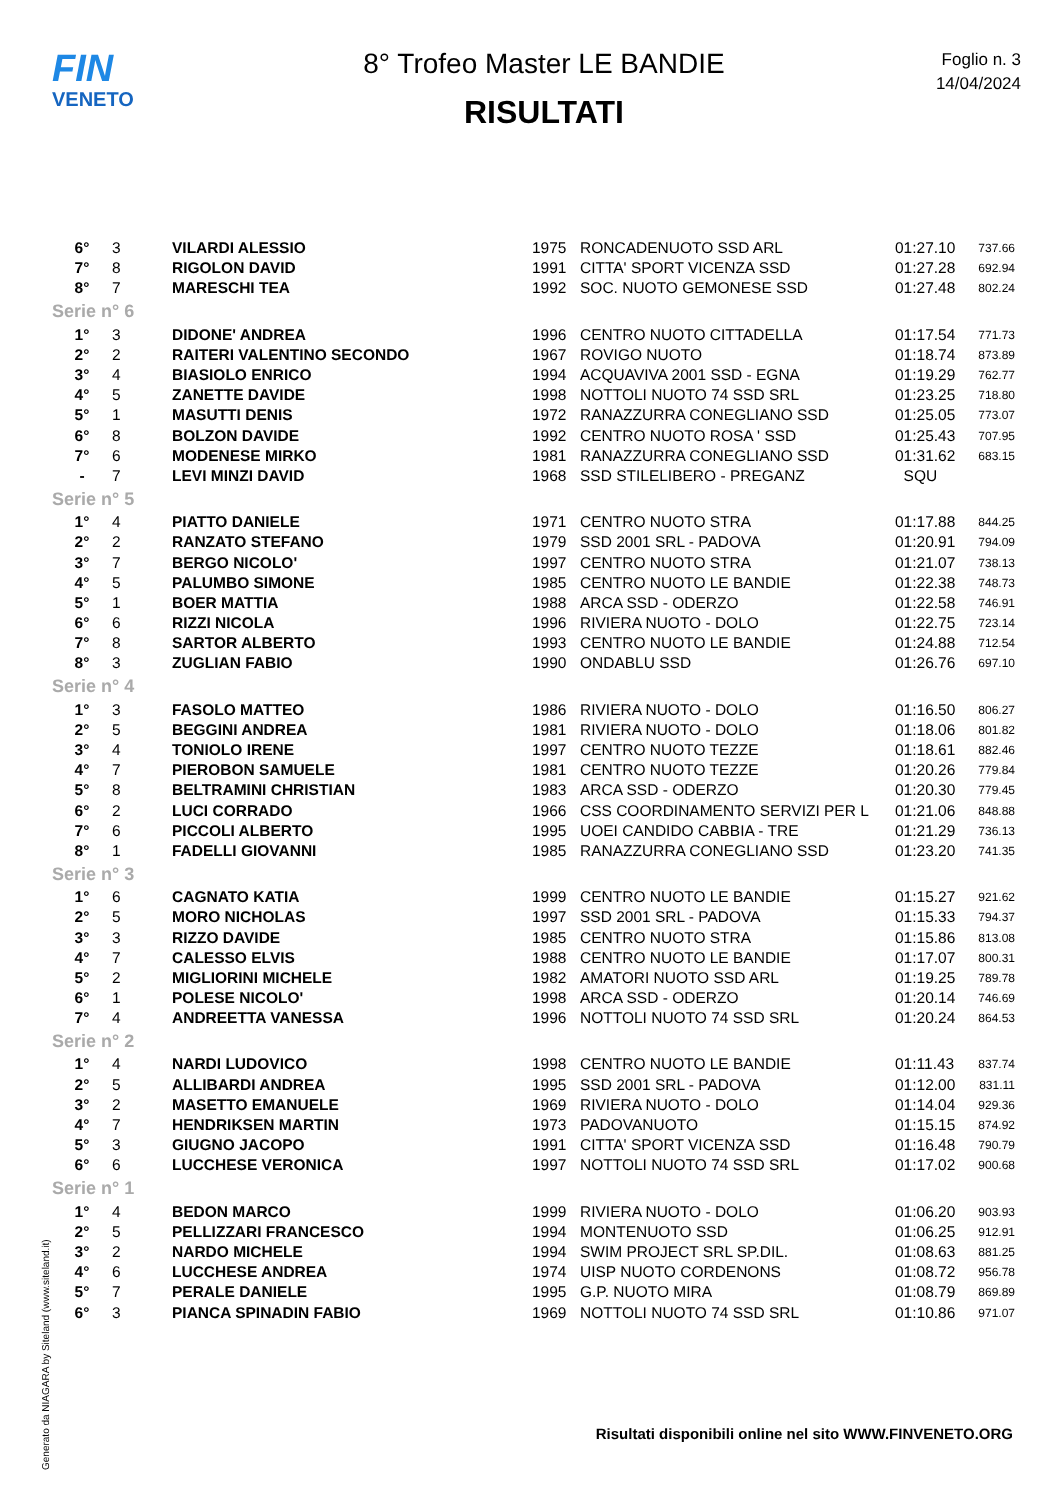FIN
VENETO
8° Trofeo Master LE BANDIE
RISULTATI
Foglio n. 3
14/04/2024
| 6° | 3 | VILARDI ALESSIO | 1975 | RONCADENUOTO SSD ARL | 01:27.10 | 737.66 |
| 7° | 8 | RIGOLON DAVID | 1991 | CITTA' SPORT VICENZA SSD | 01:27.28 | 692.94 |
| 8° | 7 | MARESCHI TEA | 1992 | SOC. NUOTO GEMONESE SSD | 01:27.48 | 802.24 |
| Serie n° 6 | | | | | | |
| 1° | 3 | DIDONE' ANDREA | 1996 | CENTRO NUOTO CITTADELLA | 01:17.54 | 771.73 |
| 2° | 2 | RAITERI VALENTINO SECONDO | 1967 | ROVIGO NUOTO | 01:18.74 | 873.89 |
| 3° | 4 | BIASIOLO ENRICO | 1994 | ACQUAVIVA 2001 SSD - EGNA | 01:19.29 | 762.77 |
| 4° | 5 | ZANETTE DAVIDE | 1998 | NOTTOLI NUOTO 74 SSD SRL | 01:23.25 | 718.80 |
| 5° | 1 | MASUTTI DENIS | 1972 | RANAZZURRA CONEGLIANO SSD | 01:25.05 | 773.07 |
| 6° | 8 | BOLZON DAVIDE | 1992 | CENTRO NUOTO ROSA ' SSD | 01:25.43 | 707.95 |
| 7° | 6 | MODENESE MIRKO | 1981 | RANAZZURRA CONEGLIANO SSD | 01:31.62 | 683.15 |
| - | 7 | LEVI MINZI DAVID | 1968 | SSD STILELIBERO - PREGANZ | SQU | |
| Serie n° 5 | | | | | | |
| 1° | 4 | PIATTO DANIELE | 1971 | CENTRO NUOTO STRA | 01:17.88 | 844.25 |
| 2° | 2 | RANZATO STEFANO | 1979 | SSD 2001 SRL - PADOVA | 01:20.91 | 794.09 |
| 3° | 7 | BERGO NICOLO' | 1997 | CENTRO NUOTO STRA | 01:21.07 | 738.13 |
| 4° | 5 | PALUMBO SIMONE | 1985 | CENTRO NUOTO LE BANDIE | 01:22.38 | 748.73 |
| 5° | 1 | BOER MATTIA | 1988 | ARCA SSD - ODERZO | 01:22.58 | 746.91 |
| 6° | 6 | RIZZI NICOLA | 1996 | RIVIERA NUOTO - DOLO | 01:22.75 | 723.14 |
| 7° | 8 | SARTOR ALBERTO | 1993 | CENTRO NUOTO LE BANDIE | 01:24.88 | 712.54 |
| 8° | 3 | ZUGLIAN FABIO | 1990 | ONDABLU SSD | 01:26.76 | 697.10 |
| Serie n° 4 | | | | | | |
| 1° | 3 | FASOLO MATTEO | 1986 | RIVIERA NUOTO - DOLO | 01:16.50 | 806.27 |
| 2° | 5 | BEGGINI ANDREA | 1981 | RIVIERA NUOTO - DOLO | 01:18.06 | 801.82 |
| 3° | 4 | TONIOLO IRENE | 1997 | CENTRO NUOTO TEZZE | 01:18.61 | 882.46 |
| 4° | 7 | PIEROBON SAMUELE | 1981 | CENTRO NUOTO TEZZE | 01:20.26 | 779.84 |
| 5° | 8 | BELTRAMINI CHRISTIAN | 1983 | ARCA SSD - ODERZO | 01:20.30 | 779.45 |
| 6° | 2 | LUCI CORRADO | 1966 | CSS COORDINAMENTO SERVIZI PER L | 01:21.06 | 848.88 |
| 7° | 6 | PICCOLI ALBERTO | 1995 | UOEI CANDIDO CABBIA - TRE | 01:21.29 | 736.13 |
| 8° | 1 | FADELLI GIOVANNI | 1985 | RANAZZURRA CONEGLIANO SSD | 01:23.20 | 741.35 |
| Serie n° 3 | | | | | | |
| 1° | 6 | CAGNATO KATIA | 1999 | CENTRO NUOTO LE BANDIE | 01:15.27 | 921.62 |
| 2° | 5 | MORO NICHOLAS | 1997 | SSD 2001 SRL - PADOVA | 01:15.33 | 794.37 |
| 3° | 3 | RIZZO DAVIDE | 1985 | CENTRO NUOTO STRA | 01:15.86 | 813.08 |
| 4° | 7 | CALESSO ELVIS | 1988 | CENTRO NUOTO LE BANDIE | 01:17.07 | 800.31 |
| 5° | 2 | MIGLIORINI MICHELE | 1982 | AMATORI NUOTO SSD ARL | 01:19.25 | 789.78 |
| 6° | 1 | POLESE NICOLO' | 1998 | ARCA SSD - ODERZO | 01:20.14 | 746.69 |
| 7° | 4 | ANDREETTA VANESSA | 1996 | NOTTOLI NUOTO 74 SSD SRL | 01:20.24 | 864.53 |
| Serie n° 2 | | | | | | |
| 1° | 4 | NARDI LUDOVICO | 1998 | CENTRO NUOTO LE BANDIE | 01:11.43 | 837.74 |
| 2° | 5 | ALLIBARDI ANDREA | 1995 | SSD 2001 SRL - PADOVA | 01:12.00 | 831.11 |
| 3° | 2 | MASETTO EMANUELE | 1969 | RIVIERA NUOTO - DOLO | 01:14.04 | 929.36 |
| 4° | 7 | HENDRIKSEN MARTIN | 1973 | PADOVANUOTO | 01:15.15 | 874.92 |
| 5° | 3 | GIUGNO JACOPO | 1991 | CITTA' SPORT VICENZA SSD | 01:16.48 | 790.79 |
| 6° | 6 | LUCCHESE VERONICA | 1997 | NOTTOLI NUOTO 74 SSD SRL | 01:17.02 | 900.68 |
| Serie n° 1 | | | | | | |
| 1° | 4 | BEDON MARCO | 1999 | RIVIERA NUOTO - DOLO | 01:06.20 | 903.93 |
| 2° | 5 | PELLIZZARI FRANCESCO | 1994 | MONTENUOTO SSD | 01:06.25 | 912.91 |
| 3° | 2 | NARDO MICHELE | 1994 | SWIM PROJECT SRL SP.DIL. | 01:08.63 | 881.25 |
| 4° | 6 | LUCCHESE ANDREA | 1974 | UISP NUOTO CORDENONS | 01:08.72 | 956.78 |
| 5° | 7 | PERALE DANIELE | 1995 | G.P. NUOTO MIRA | 01:08.79 | 869.89 |
| 6° | 3 | PIANCA SPINADIN FABIO | 1969 | NOTTOLI NUOTO 74 SSD SRL | 01:10.86 | 971.07 |
Generato da NIAGARA by Siteland (www.siteland.it)
Risultati disponibili online nel sito WWW.FINVENETO.ORG